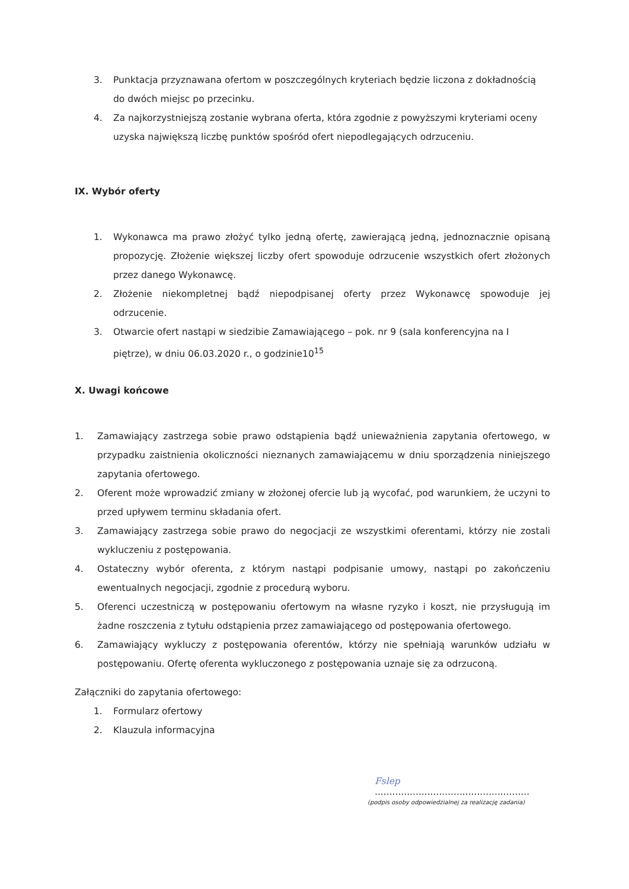3. Punktacja przyznawana ofertom w poszczególnych kryteriach będzie liczona z dokładnością do dwóch miejsc po przecinku.
4. Za najkorzystniejszą zostanie wybrana oferta, która zgodnie z powyższymi kryteriami oceny uzyska największą liczbę punktów spośród ofert niepodlegających odrzuceniu.
IX. Wybór oferty
1. Wykonawca ma prawo złożyć tylko jedną ofertę, zawierającą jedną, jednoznacznie opisaną propozycję. Złożenie większej liczby ofert spowoduje odrzucenie wszystkich ofert złożonych przez danego Wykonawcę.
2. Złożenie niekompletnej bądź niepodpisanej oferty przez Wykonawcę spowoduje jej odrzucenie.
3. Otwarcie ofert nastąpi w siedzibie Zamawiającego – pok. nr 9 (sala konferencyjna na I piętrze), w dniu 06.03.2020 r., o godzinie10<sup>15</sup>
X. Uwagi końcowe
1. Zamawiający zastrzega sobie prawo odstąpienia bądź unieważnienia zapytania ofertowego, w przypadku zaistnienia okoliczności nieznanych zamawiającemu w dniu sporządzenia niniejszego zapytania ofertowego.
2. Oferent może wprowadzić zmiany w złożonej ofercie lub ją wycofać, pod warunkiem, że uczyni to przed upływem terminu składania ofert.
3. Zamawiający zastrzega sobie prawo do negocjacji ze wszystkimi oferentami, którzy nie zostali wykluczeniu z postępowania.
4. Ostateczny wybór oferenta, z którym nastąpi podpisanie umowy, nastąpi po zakończeniu ewentualnych negocjacji, zgodnie z procedurą wyboru.
5. Oferenci uczestniczą w postępowaniu ofertowym na własne ryzyko i koszt, nie przysługują im żadne roszczenia z tytułu odstąpienia przez zamawiającego od postępowania ofertowego.
6. Zamawiający wykluczy z postępowania oferentów, którzy nie spełniają warunków udziału w postępowaniu. Ofertę oferenta wykluczonego z postępowania uznaje się za odrzuconą.
Załączniki do zapytania ofertowego:
1. Formularz ofertowy
2. Klauzula informacyjna
Fslep
.....................................................
(podpis osoby odpowiedzialnej za realizację zadania)